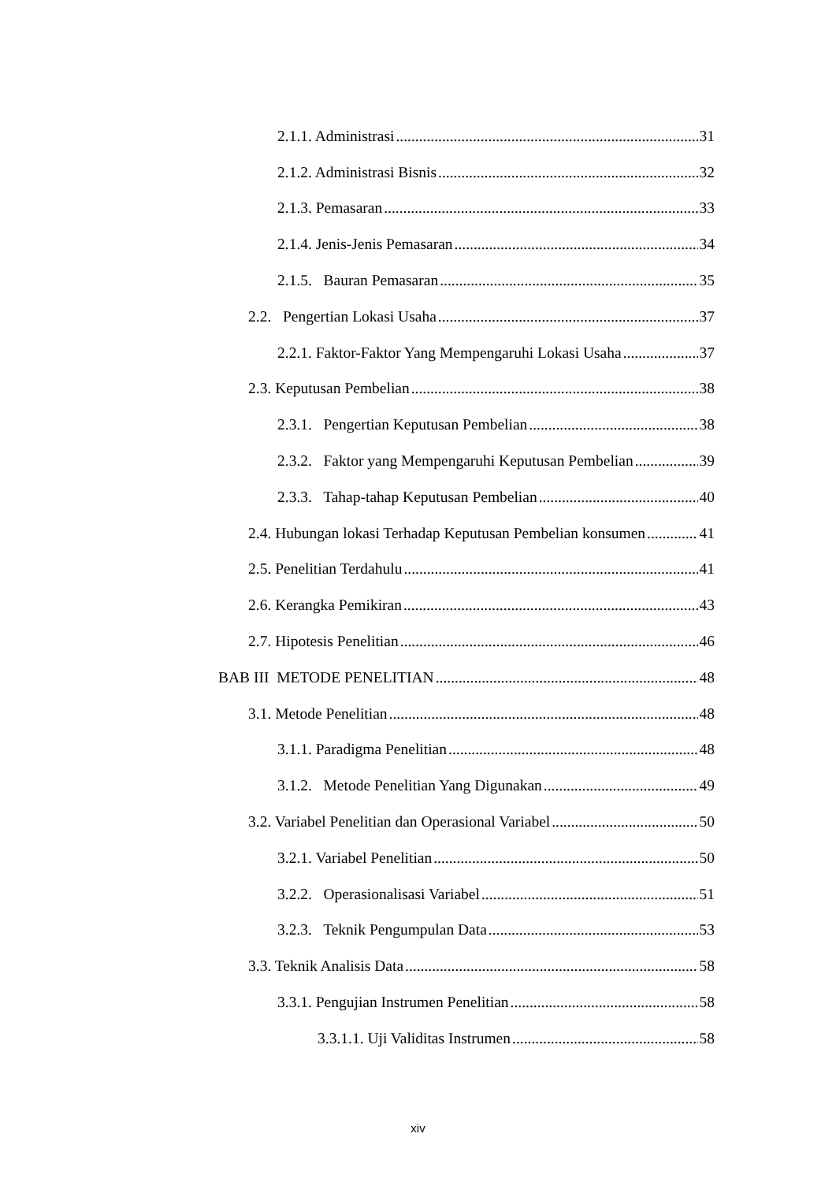2.1.1. Administrasi 31
2.1.2. Administrasi Bisnis 32
2.1.3. Pemasaran 33
2.1.4. Jenis-Jenis Pemasaran 34
2.1.5. Bauran Pemasaran 35
2.2. Pengertian Lokasi Usaha 37
2.2.1. Faktor-Faktor Yang Mempengaruhi Lokasi Usaha 37
2.3. Keputusan Pembelian 38
2.3.1. Pengertian Keputusan Pembelian 38
2.3.2. Faktor yang Mempengaruhi Keputusan Pembelian 39
2.3.3. Tahap-tahap Keputusan Pembelian 40
2.4. Hubungan lokasi Terhadap Keputusan Pembelian konsumen 41
2.5. Penelitian Terdahulu 41
2.6. Kerangka Pemikiran 43
2.7. Hipotesis Penelitian 46
BAB III METODE PENELITIAN 48
3.1. Metode Penelitian 48
3.1.1. Paradigma Penelitian 48
3.1.2. Metode Penelitian Yang Digunakan 49
3.2. Variabel Penelitian dan Operasional Variabel 50
3.2.1. Variabel Penelitian 50
3.2.2. Operasionalisasi Variabel 51
3.2.3. Teknik Pengumpulan Data 53
3.3. Teknik Analisis Data 58
3.3.1. Pengujian Instrumen Penelitian 58
3.3.1.1. Uji Validitas Instrumen 58
xiv